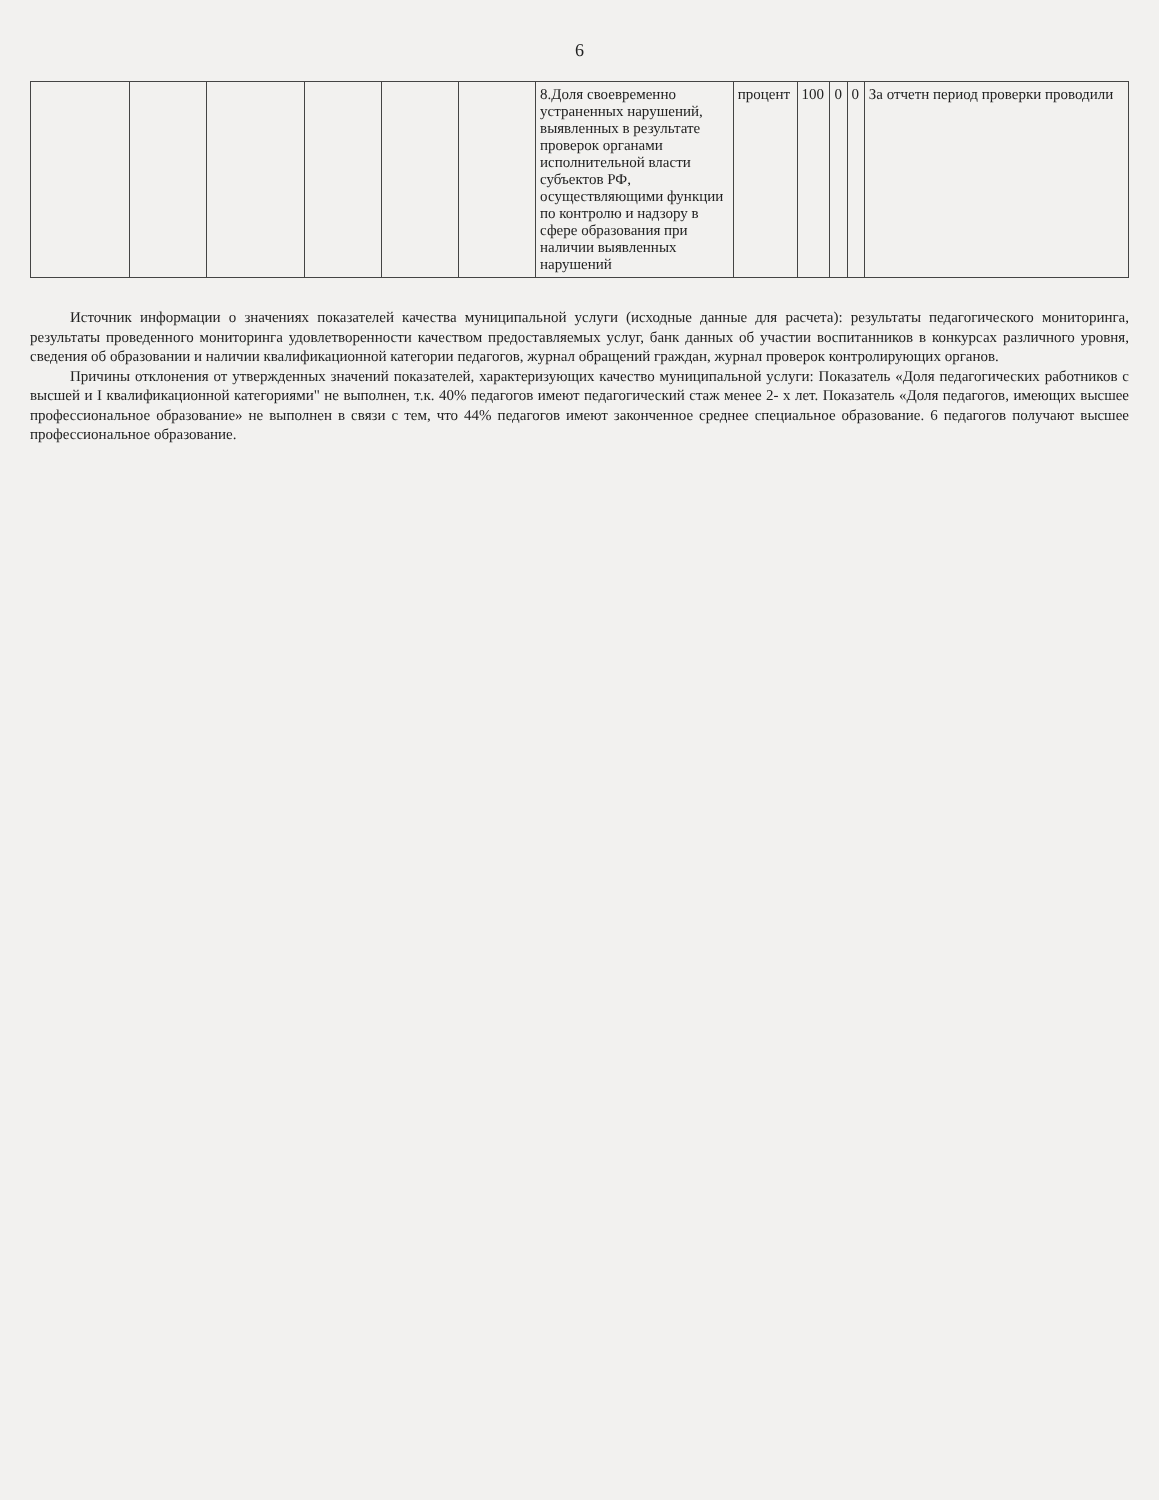6
| | | | | | | 8.Доля своевременно устраненных нарушений, выявленных в результате проверок органами исполнительной власти субъектов РФ, осуществляющими функции по контролю и надзору в сфере образования при наличии выявленных нарушений | процент | 100 | 0 | 0 | За отчетн период проверки проводили |
Источник информации о значениях показателей качества муниципальной услуги (исходные данные для расчета): результаты педагогического мониторинга, результаты проведенного мониторинга удовлетворенности качеством предоставляемых услуг, банк данных об участии воспитанников в конкурсах различного уровня, сведения об образовании и наличии квалификационной категории педагогов, журнал обращений граждан, журнал проверок контролирующих органов.
Причины отклонения от утвержденных значений показателей, характеризующих качество муниципальной услуги: Показатель «Доля педагогических работников с высшей и I квалификационной категориями" не выполнен, т.к. 40% педагогов имеют педагогический стаж менее 2- х лет. Показатель «Доля педагогов, имеющих высшее профессиональное образование» не выполнен в связи с тем, что 44% педагогов имеют законченное среднее специальное образование. 6 педагогов получают высшее профессиональное образование.